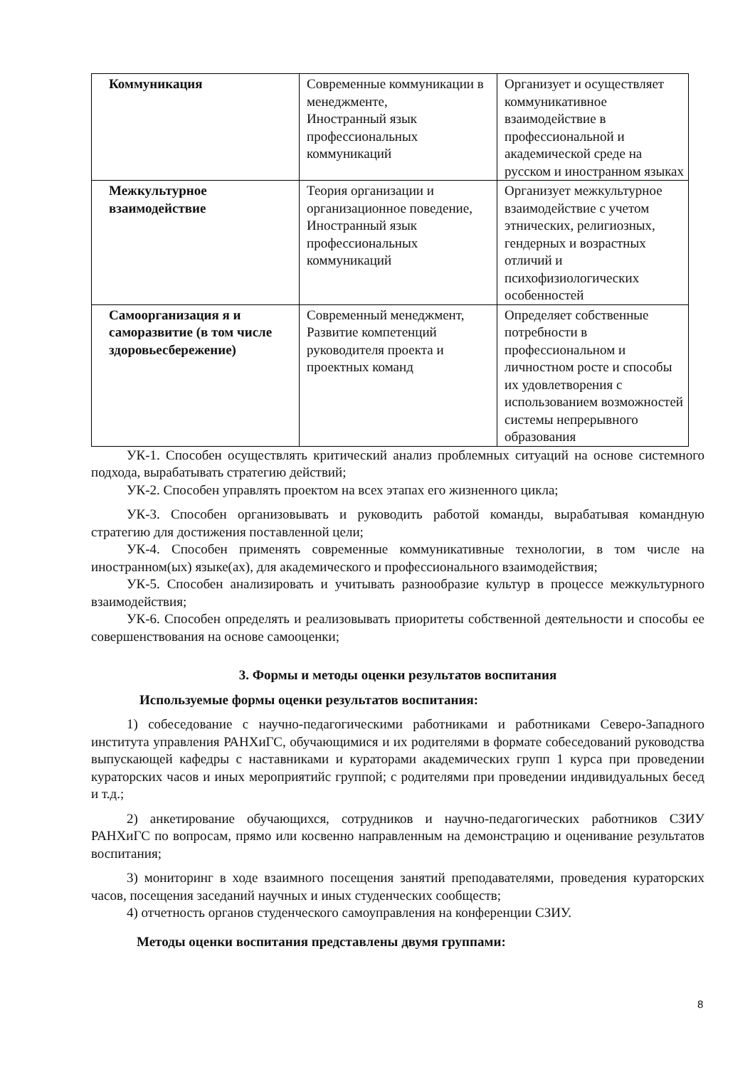| Коммуникация | Современные коммуникации в менеджменте, Иностранный язык профессиональных коммуникаций | Организует и осуществляет коммуникативное взаимодействие в профессиональной и академической среде на русском и иностранном языках |
| Межкультурное взаимодействие | Теория организации и организационное поведение, Иностранный язык профессиональных коммуникаций | Организует межкультурное взаимодействие с учетом этнических, религиозных, гендерных и возрастных отличий и психофизиологических особенностей |
| Самоорганизация я и саморазвитие (в том числе здоровьесбережение) | Современный менеджмент, Развитие компетенций руководителя проекта и проектных команд | Определяет собственные потребности в профессиональном и личностном росте и способы их удовлетворения с использованием возможностей системы непрерывного образования |
УК-1. Способен осуществлять критический анализ проблемных ситуаций на основе системного подхода, вырабатывать стратегию действий;
УК-2. Способен управлять проектом на всех этапах его жизненного цикла;
УК-3. Способен организовывать и руководить работой команды, вырабатывая командную стратегию для достижения поставленной цели;
УК-4. Способен применять современные коммуникативные технологии, в том числе на иностранном(ых) языке(ах), для академического и профессионального взаимодействия;
УК-5. Способен анализировать и учитывать разнообразие культур в процессе межкультурного взаимодействия;
УК-6. Способен определять и реализовывать приоритеты собственной деятельности и способы ее совершенствования на основе самооценки;
3. Формы и методы оценки результатов воспитания
Используемые формы оценки результатов воспитания:
1) собеседование с научно-педагогическими работниками и работниками Северо-Западного института управления РАНХиГС, обучающимися и их родителями в формате собеседований руководства выпускающей кафедры с наставниками и кураторами академических групп 1 курса при проведении кураторских часов и иных мероприятийс группой; с родителями при проведении индивидуальных бесед и т.д.;
2) анкетирование обучающихся, сотрудников и научно-педагогических работников СЗИУ РАНХиГС по вопросам, прямо или косвенно направленным на демонстрацию и оценивание результатов воспитания;
3) мониторинг в ходе взаимного посещения занятий преподавателями, проведения кураторских часов, посещения заседаний научных и иных студенческих сообществ;
4) отчетность органов студенческого самоуправления на конференции СЗИУ.
Методы оценки воспитания представлены двумя группами:
8